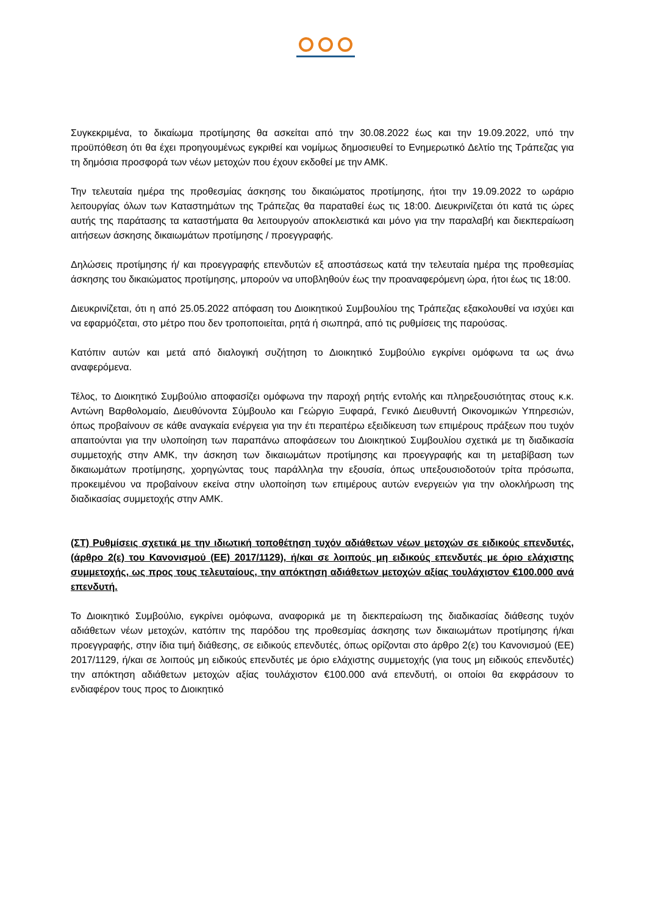Συγκεκριμένα, το δικαίωμα προτίμησης θα ασκείται από την 30.08.2022 έως και την 19.09.2022, υπό την προϋπόθεση ότι θα έχει προηγουμένως εγκριθεί και νομίμως δημοσιευθεί το Ενημερωτικό Δελτίο της Τράπεζας για τη δημόσια προσφορά των νέων μετοχών που έχουν εκδοθεί με την ΑΜΚ.
Την τελευταία ημέρα της προθεσμίας άσκησης του δικαιώματος προτίμησης, ήτοι την 19.09.2022 το ωράριο λειτουργίας όλων των Καταστημάτων της Τράπεζας θα παραταθεί έως τις 18:00. Διευκρινίζεται ότι κατά τις ώρες αυτής της παράτασης τα καταστήματα θα λειτουργούν αποκλειστικά και μόνο για την παραλαβή και διεκπεραίωση αιτήσεων άσκησης δικαιωμάτων προτίμησης / προεγγραφής.
Δηλώσεις προτίμησης ή/ και προεγγραφής επενδυτών εξ αποστάσεως κατά την τελευταία ημέρα της προθεσμίας άσκησης του δικαιώματος προτίμησης, μπορούν να υποβληθούν έως την προαναφερόμενη ώρα, ήτοι έως τις 18:00.
Διευκρινίζεται, ότι η από 25.05.2022 απόφαση του Διοικητικού Συμβουλίου της Τράπεζας εξακολουθεί να ισχύει και να εφαρμόζεται, στο μέτρο που δεν τροποποιείται, ρητά ή σιωπηρά, από τις ρυθμίσεις της παρούσας.
Κατόπιν αυτών και μετά από διαλογική συζήτηση το Διοικητικό Συμβούλιο εγκρίνει ομόφωνα τα ως άνω αναφερόμενα.
Τέλος, το Διοικητικό Συμβούλιο αποφασίζει ομόφωνα την παροχή ρητής εντολής και πληρεξουσιότητας στους κ.κ. Αντώνη Βαρθολομαίο, Διευθύνοντα Σύμβουλο και Γεώργιο Ξυφαρά, Γενικό Διευθυντή Οικονομικών Υπηρεσιών, όπως προβαίνουν σε κάθε αναγκαία ενέργεια για την έτι περαιτέρω εξειδίκευση των επιμέρους πράξεων που τυχόν απαιτούνται για την υλοποίηση των παραπάνω αποφάσεων του Διοικητικού Συμβουλίου σχετικά με τη διαδικασία συμμετοχής στην ΑΜΚ, την άσκηση των δικαιωμάτων προτίμησης και προεγγραφής και τη μεταβίβαση των δικαιωμάτων προτίμησης, χορηγώντας τους παράλληλα την εξουσία, όπως υπεξουσιοδοτούν τρίτα πρόσωπα, προκειμένου να προβαίνουν εκείνα στην υλοποίηση των επιμέρους αυτών ενεργειών για την ολοκλήρωση της διαδικασίας συμμετοχής στην ΑΜΚ.
(ΣΤ) Ρυθμίσεις σχετικά με την ιδιωτική τοποθέτηση τυχόν αδιάθετων νέων μετοχών σε ειδικούς επενδυτές, (άρθρο 2(ε) του Κανονισμού (ΕΕ) 2017/1129), ή/και σε λοιπούς μη ειδικούς επενδυτές με όριο ελάχιστης συμμετοχής, ως προς τους τελευταίους, την απόκτηση αδιάθετων μετοχών αξίας τουλάχιστον €100.000 ανά επενδυτή.
Το Διοικητικό Συμβούλιο, εγκρίνει ομόφωνα, αναφορικά με τη διεκπεραίωση της διαδικασίας διάθεσης τυχόν αδιάθετων νέων μετοχών, κατόπιν της παρόδου της προθεσμίας άσκησης των δικαιωμάτων προτίμησης ή/και προεγγραφής, στην ίδια τιμή διάθεσης, σε ειδικούς επενδυτές, όπως ορίζονται στο άρθρο 2(ε) του Κανονισμού (ΕΕ) 2017/1129, ή/και σε λοιπούς μη ειδικούς επενδυτές με όριο ελάχιστης συμμετοχής (για τους μη ειδικούς επενδυτές) την απόκτηση αδιάθετων μετοχών αξίας τουλάχιστον €100.000 ανά επενδυτή, οι οποίοι θα εκφράσουν το ενδιαφέρον τους προς το Διοικητικό